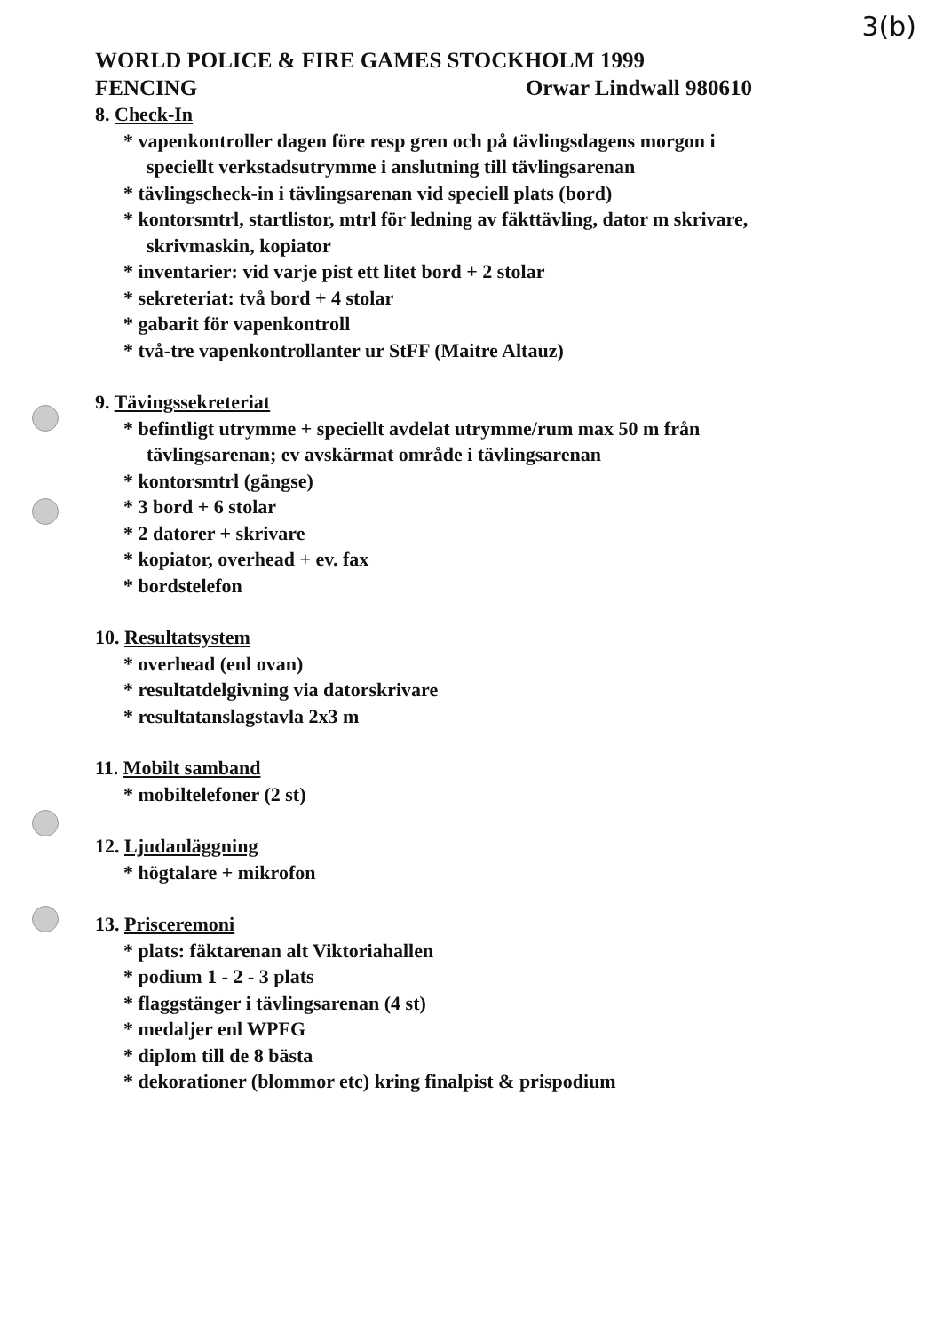3(b)
WORLD POLICE & FIRE GAMES STOCKHOLM 1999
FENCING Orwar Lindwall 980610
8. Check-In
* vapenkontroller dagen före resp gren och på tävlingsdagens morgon i speciellt verkstadsutrymme i anslutning till tävlingsarenan
* tävlingscheck-in i tävlingsarenan vid speciell plats (bord)
* kontorsmtrl, startlistor, mtrl för ledning av fäkttävling, dator m skrivare, skrivmaskin, kopiator
* inventarier: vid varje pist ett litet bord + 2 stolar
* sekreteriat: två bord + 4 stolar
* gabarit för vapenkontroll
* två-tre vapenkontrollanter ur StFF (Maitre Altauz)
9. Tävingssekreteriat
* befintligt utrymme + speciellt avdelat utrymme/rum max 50 m från tävlingsarenan; ev avskärmat område i tävlingsarenan
* kontorsmtrl (gängse)
* 3 bord + 6 stolar
* 2 datorer + skrivare
* kopiator, overhead + ev. fax
* bordstelefon
10. Resultatsystem
* overhead (enl ovan)
* resultatdelgivning via datorskrivare
* resultatanslagstavla 2x3 m
11. Mobilt samband
* mobiltelefoner (2 st)
12. Ljudanläggning
* högtalare + mikrofon
13. Prisceremoni
* plats: fäktarenan alt Viktoriahallen
* podium 1 - 2 - 3 plats
* flaggstänger i tävlingsarenan (4 st)
* medaljer enl WPFG
* diplom till de 8 bästa
* dekorationer (blommor etc) kring finalpist & prispodium